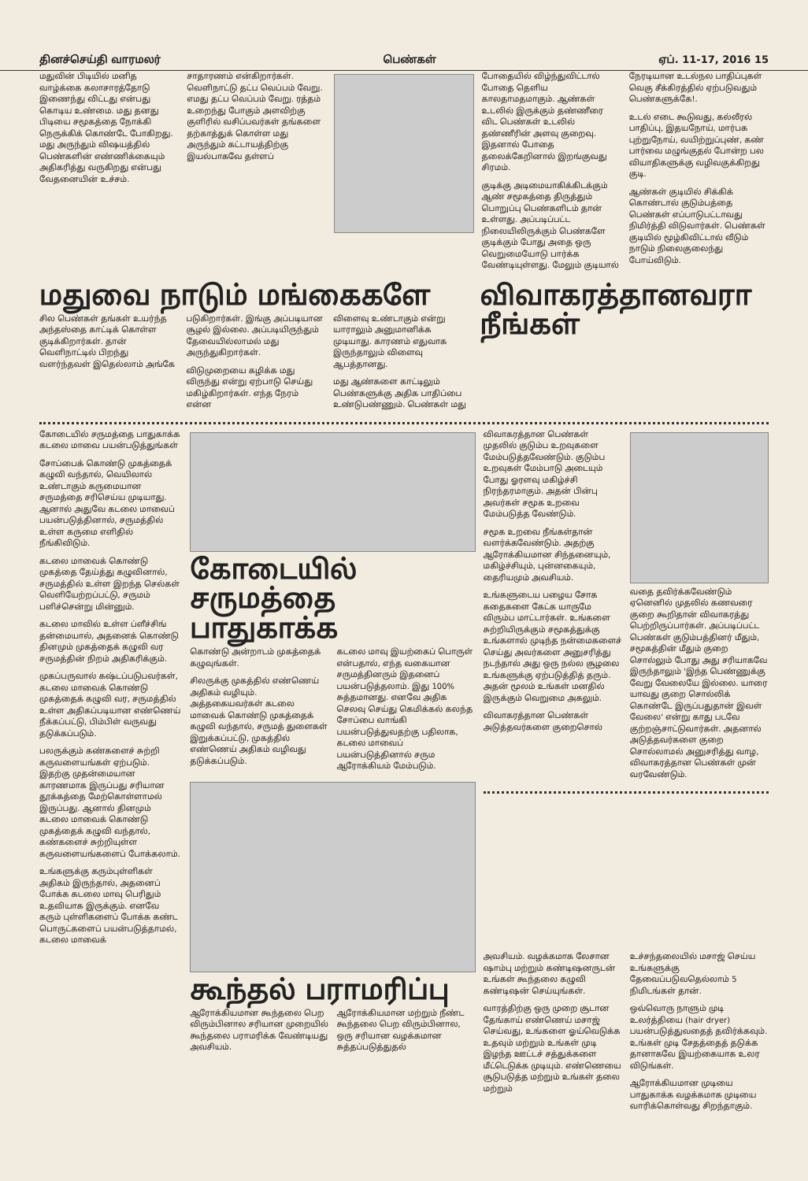தினச்செய்தி வாரமலர் பெண்கள் ஏப். 11-17, 2016 15
மதுவின் பிடியில் மனித வாழ்க்கை கலாசாரத்தோடு இணைந்து விட்டது என்பது கொடிய உண்மை. மது தனது பிடியை சமூகத்தை நோக்கி நெருக்கிக் கொண்டே போகிறது. மது அருந்தும் விஷயத்தில் பெண்களின் எண்ணிக்கையும் அதிகரித்து வருகிறது என்பது வேதனையின் உச்சம்.
சாதாரணம் என்கிறார்கள். வெளிநாட்டு தட்ப வெப்பம் வேறு. எமது தட்ப வெப்பம் வேறு. ரத்தம் உறைந்து போகும் அளவிற்கு குளிரில் வசிப்பவர்கள் தங்களை தற்காத்துக் கொள்ள மது அருந்தும் கட்டாயத்திற்கு இயல்பாகவே தள்ளப்
போதையில் விழ்ந்துவிட்டால் போதை தெளிய காலதாமதமாகும். ஆண்கள் உடலில் இருக்கும் தண்ணீரை விட பெண்கள் உடலில் தண்ணீரின் அளவு குறைவு. இதனால் போதை தலைக்கேறினால் இறங்குவது சிரமம்.
குடிக்கு அடிமையாகிக்கிடக்கும் ஆண் சமூகத்தை திருத்தும் பொறுப்பு பெண்களிடம் தான் உள்ளது. அப்படிப்பட்ட நிலையிலிருக்கும் பெண்களே குடிக்கும் போது அதை ஒரு வெறுமையோடு பார்க்க வேண்டியுள்ளது. மேலும் குடியால்
நேரடியான உடல்நல பாதிப்புகள் வெகு சீக்கிரத்தில் ஏற்படுவதும் பெண்களுக்கே!.
உடல் எடை கூடுவது, கல்லீரல் பாதிப்பு, இதயநோய், மார்பக புற்றுநோய், வயிற்றுப்புண், கண் பார்வை மழுங்குதல் போன்ற பல வியாதிகளுக்கு வழிவகுக்கிறது குடி.
ஆண்கள் குடியில் சிக்கிக் கொண்டால் குடும்பத்தை பெண்கள் எப்பாடுபட்டாவது நிமிர்த்தி விடுவார்கள். பெண்கள் குடியில் மூழ்கிவிட்டால் வீடும் நாடும் நிலைகுலைந்து போய்விடும்.
மதுவை நாடும் மங்கைகளே
சில பெண்கள் தங்கள் உயர்ந்த அந்தஸ்தை காட்டிக் கொள்ள குடிக்கிறார்கள். தான் வெளிநாட்டில் பிறந்து வளர்ந்தவள் இதெல்லாம் அங்கே
படுகிறார்கள். இங்கு அப்படியான சூழல் இல்லை. அப்படியிருந்தும் தேவையில்லாமல் மது அருந்துகிறார்கள்.
விடுமுறையை கழிக்க மது விருந்து என்று ஏற்பாடு செய்து மகிழ்கிறார்கள். எந்த நேரம் என்ன
விளைவு உண்டாகும் என்று யாராலும் அனுமானிக்க முடியாது. காரணம் எதுவாக இருந்தாலும் விளைவு ஆபத்தானது.
மது ஆண்களை காட்டிலும் பெண்களுக்கு அதிக பாதிப்பை உண்டுபண்ணும். பெண்கள் மது
விவாகரத்தானவரா நீங்கள்
கோடையில் சருமத்தை பாதுகாக்க கடலை மாவை பயன்படுத்துங்கள்
சோப்பைக் கொண்டு முகத்தைக் கழுவி வந்தால், வெயிலால் உண்டாகும் கருமையான சருமத்தை சரிசெய்ய முடியாது. ஆனால் அதுவே கடலை மாவைப் பயன்படுத்தினால், சருமத்தில் உள்ள கருமை எளிதில் நீங்கிவிடும்.
கடலை மாவைக் கொண்டு முகத்தை தேய்த்து கழுவினால், சருமத்தில் உள்ள இறந்த செல்கள் வெளியேற்றப்பட்டு, சருமம் பளிச்சென்று மின்னும்.
கடலை மாவில் உள்ள ப்ளீச்சிங் தன்மையால், அதனைக் கொண்டு தினமும் முகத்தைக் கழுவி வர சருமத்தின் நிறம் அதிகரிக்கும்.
முகப்பருவால் கஷ்டப்படுபவர்கள், கடலை மாவைக் கொண்டு முகத்தைக் கழுவி வர, சருமத்தில் உள்ள அதிகப்படியான எண்ணெய் நீக்கப்பட்டு, பிம்பிள் வருவது தடுக்கப்படும்.
பலருக்கும் கண்களைச் சுற்றி கருவளையங்கள் ஏற்படும். இதற்கு முதன்மையான காரணமாக இருப்பது சரியான தூக்கத்தை மேற்கொள்ளாமல் இருப்பது. ஆனால் தினமும் கடலை மாவைக் கொண்டு முகத்தைக் கழுவி வந்தால், கண்களைச் சுற்றியுள்ள கருவளையங்களைப் போக்கலாம்.
உங்களுக்கு கரும்புள்ளிகள் அதிகம் இருந்தால், அதனைப் போக்க கடலை மாவு பெரிதும் உதவியாக இருக்கும். எனவே கரும் புள்ளிகளைப் போக்க கண்ட பொருட்களைப் பயன்படுத்தாமல், கடலை மாவைக்
கோடையில் சருமத்தை பாதுகாக்க
கொண்டு அன்றாடம் முகத்தைக் கழுவுங்கள்.
சிலருக்கு முகத்தில் எண்ணெய் அதிகம் வழியும். அத்தகையவர்கள் கடலை மாவைக் கொண்டு முகத்தைக் கழுவி வந்தால், சருமத் துளைகள் இறுக்கப்பட்டு, முகத்தில் எண்ணெய் அதிகம் வழிவது தடுக்கப்படும்.
கடலை மாவு இயற்கைப் பொருள் என்பதால், எந்த வகையான சருமத்தினரும் இதனைப் பயன்படுத்தலாம். இது 100% சுத்தமானது. எனவே அதிக செலவு செய்து கெமிக்கல் கலந்த சோப்பை வாங்கி பயன்படுத்துவதற்கு பதிலாக, கடலை மாவைப் பயன்படுத்தினால் சரும ஆரோக்கியம் மேம்படும்.
கூந்தல் பராமரிப்பு
ஆரோக்கியமான கூந்தலை பெற விரும்பினால சரியான முறையில் கூந்தலை பராமரிக்க வேண்டியது அவசியம்.
ஆரோக்கியமான மற்றும் நீண்ட கூந்தலை பெற விரும்பினால, ஒரு சரியான வழக்கமான சுத்தப்படுத்துதல்
விவாகரத்தான பெண்கள் முதலில் குடும்ப உறவுகளை மேம்படுத்தவேண்டும். குடும்ப உறவுகள் மேம்பாடு அடையும் போது ஓரளவு மகிழ்ச்சி நிரந்தரமாகும். அதன் பின்பு அவர்கள் சமூக உறவை மேம்படுத்த வேண்டும்.
சமூக உறவை நீங்கள்தான் வளர்க்கவேண்டும். அதற்கு ஆரோக்கியமான சிந்தனையும், மகிழ்ச்சியும், புன்னகையும், தைரியமும் அவசியம்.
உங்களுடைய பழைய சோக கதைகளை கேட்க யாருமே விரும்ப மாட்டார்கள். உங்களை சுற்றியிருக்கும் சமூகத்துக்கு உங்களால் முடிந்த நன்மைகளைச் செய்து அவர்களை அனுசரித்து நடந்தால் அது ஒரு நல்ல சூழலை உங்களுக்கு ஏற்படுத்தித் தரும். அதன் மூலம் உங்கள் மனதில் இருக்கும் வெறுமை அகலும்.
விவாகரத்தான பெண்கள் அடுத்தவர்களை குறைசொல்
வதை தவிர்க்கவேண்டும் ஏனெனில் முதலில் கணவரை குறை கூறிதான் விவாகரத்து பெற்றிருப்பார்கள். அப்படிப்பட்ட பெண்கள் குடும்பத்தினர் மீதும், சமூகத்தின் மீதும் குறை சொல்லும் போது அது சரியாகவே இருந்தாலும் 'இந்த பெண்ணுக்கு வேறு வேலையே இல்லை. யாரை யாவது குறை சொல்லிக் கொண்டே இருப்பதுதான் இவள் வேலை' என்று காது படவே குற்றஞ்சாட்டுவார்கள். அதனால் அடுத்தவர்களை குறை சொல்லாமல் அனுசரித்து வாழ, விவாகரத்தான பெண்கள் முன் வரவேண்டும்.
அவசியம். வழக்கமாக லேசான ஷாம்பு மற்றும் கண்டிஷனருடன் உங்கள் கூந்தலை கழுவி கண்டிஷன் செய்யுங்கள்.
வாரத்திற்கு ஒரு முறை சூடான தேங்காய் எண்ணெய் மசாஜ் செய்வது, உங்களை ஓய்வெடுக்க உதவும் மற்றும் உங்கள் முடி இழந்த ஊட்டச் சத்துக்களை மீட்டெடுக்க முடியும். எண்ணெயை சூடுபடுத்த மற்றும் உங்கள் தலை மற்றும்
உச்சந்தலையில் மசாஜ் செய்ய உங்களுக்கு தேவைப்படுவதெல்லாம் 5 நிமிடங்கள் தான்.
ஒவ்வொரு நாளும் முடி உலர்த்தியை (hair dryer) பயன்படுத்துவதைத் தவிர்க்கவும். உங்கள் முடி சேதத்தைத் தடுக்க தானாகவே இயற்கையாக உலர விடுங்கள்.
ஆரோக்கியமான முடியை பாதுகாக்க வழக்கமாக முடியை வாரிக்கொள்வது சிறந்தாகும்.